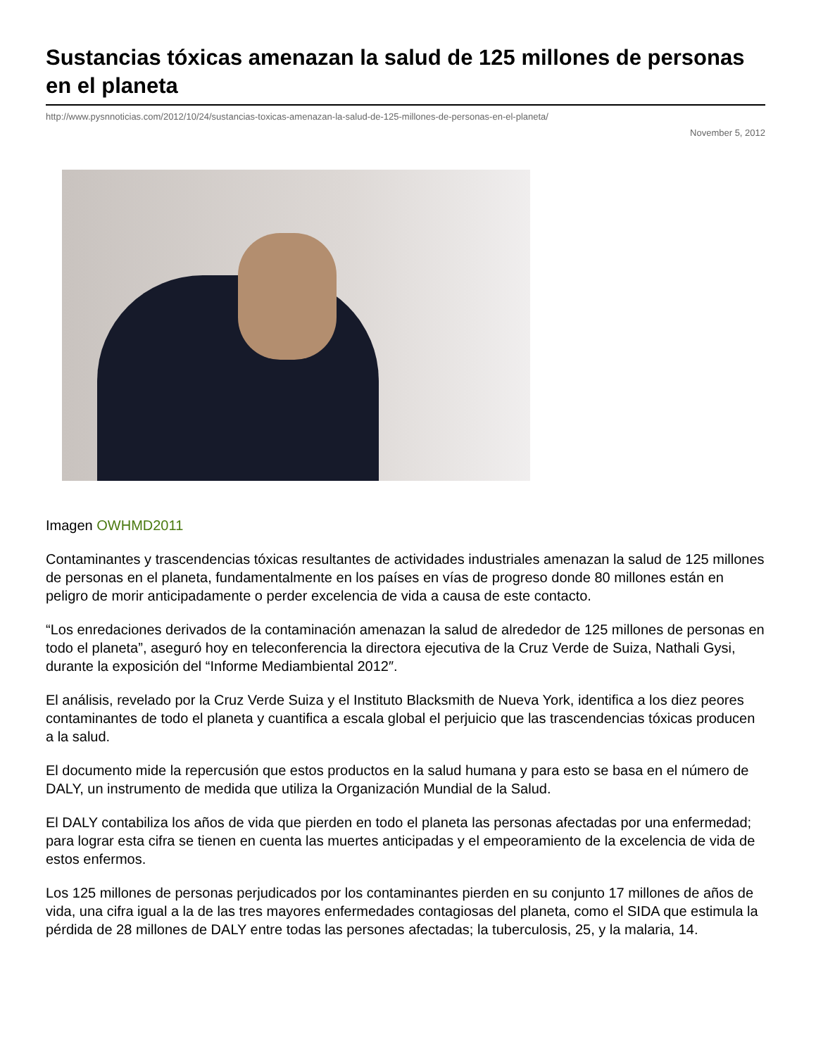Sustancias tóxicas amenazan la salud de 125 millones de personas en el planeta
http://www.pysnnoticias.com/2012/10/24/sustancias-toxicas-amenazan-la-salud-de-125-millones-de-personas-en-el-planeta/
November 5, 2012
Imagen OWHMD2011
Contaminantes y trascendencias tóxicas resultantes de actividades industriales amenazan la salud de 125 millones de personas en el planeta, fundamentalmente en los países en vías de progreso donde 80 millones están en peligro de morir anticipadamente o perder excelencia de vida a causa de este contacto.
“Los enredaciones derivados de la contaminación amenazan la salud de alrededor de 125 millones de personas en todo el planeta”, aseguró hoy en teleconferencia la directora ejecutiva de la Cruz Verde de Suiza, Nathali Gysi, durante la exposición del “Informe Mediambiental 2012″.
El análisis, revelado por la Cruz Verde Suiza y el Instituto Blacksmith de Nueva York, identifica a los diez peores contaminantes de todo el planeta y cuantifica a escala global el perjuicio que las trascendencias tóxicas producen a la salud.
El documento mide la repercusión que estos productos en la salud humana y para esto se basa en el número de DALY, un instrumento de medida que utiliza la Organización Mundial de la Salud.
El DALY contabiliza los años de vida que pierden en todo el planeta las personas afectadas por una enfermedad; para lograr esta cifra se tienen en cuenta las muertes anticipadas y el empeoramiento de la excelencia de vida de estos enfermos.
Los 125 millones de personas perjudicados por los contaminantes pierden en su conjunto 17 millones de años de vida, una cifra igual a la de las tres mayores enfermedades contagiosas del planeta, como el SIDA que estimula la pérdida de 28 millones de DALY entre todas las persones afectadas; la tuberculosis, 25, y la malaria, 14.